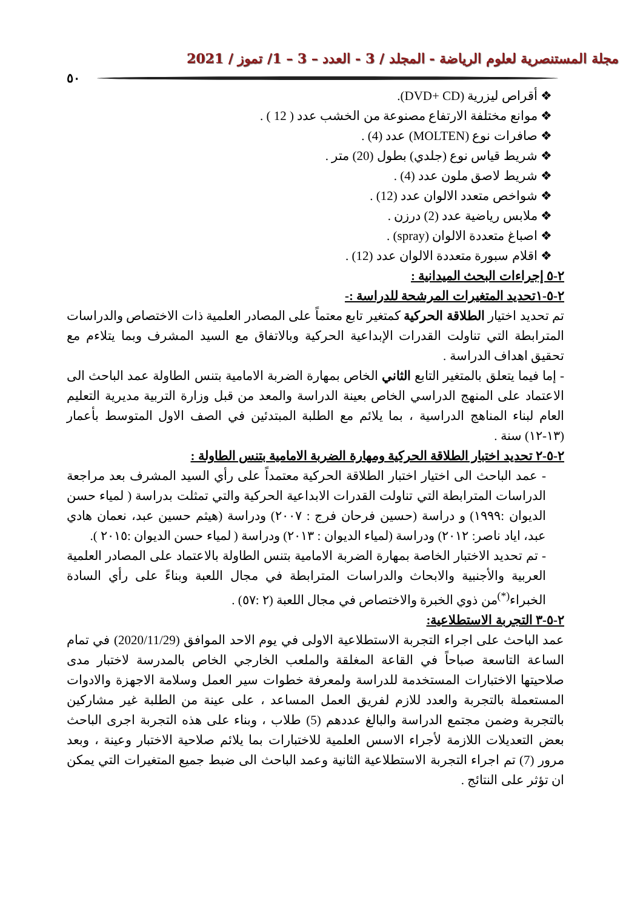مجلة المستنصرية لعلوم الرياضة - المجلد / 3 - العدد – 3 – 1/ تموز / 2021
٥٠
❖ أقراص ليزرية (DVD+ CD).
❖ موانع مختلفة الارتفاع مصنوعة من الخشب عدد ( 12 ) .
❖ صافرات نوع (MOLTEN) عدد (4) .
❖ شريط قياس نوع (جلدي) بطول (20) متر .
❖ شريط لاصق ملون عدد (4) .
❖ شواخص متعدد الالوان عدد (12) .
❖ ملابس رياضية عدد (2) درزن .
❖ اصباغ متعددة الالوان (spray) .
❖ اقلام سبورة متعددة الالوان عدد (12) .
٢-٥ إجراءات البحث الميدانية :
٢-٥-١تحديد المتغيرات المرشحة للدراسة :-
تم تحديد اختيار الطلاقة الحركية كمتغير تابع معتماً على المصادر العلمية ذات الاختصاص والدراسات المترابطة التي تناولت القدرات الإبداعية الحركية وبالاتفاق مع السيد المشرف وبما يتلاءم مع تحقيق اهداف الدراسة .
- إما فيما يتعلق بالمتغير التابع الثاني الخاص بمهارة الضربة الامامية بتنس الطاولة عمد الباحث الى الاعتماد على المنهج الدراسي الخاص بعينة الدراسة والمعد من قبل وزارة التربية مديرية التعليم العام لبناء المناهج الدراسية ، بما يلائم مع الطلبة المبتدئين في الصف الاول المتوسط بأعمار (١٣-١٢) سنة .
٢-٥-٢ تحديد اختبار الطلاقة الحركية ومهارة الضربة الامامية بتنس الطاولة :
- عمد الباحث الى اختيار اختبار الطلاقة الحركية معتمداً على رأي السيد المشرف بعد مراجعة الدراسات المترابطة التي تناولت القدرات الابداعية الحركية والتي تمثلت بدراسة ( لمياء حسن الديوان :١٩٩٩) و دراسة (حسين فرحان فرج : ٢٠٠٧) ودراسة (هيثم حسين عبد، نعمان هادي عبد، اياد ناصر: ٢٠١٢) ودراسة (لمياء الديوان : ٢٠١٣) ودراسة ( لمياء حسن الديوان :٢٠١٥ ).
- تم تحديد الاختبار الخاصة بمهارة الضربة الامامية بتنس الطاولة بالاعتماد على المصادر العلمية العربية والأجنبية والابحاث والدراسات المترابطة في مجال اللعبة وبناءً على رأي السادة الخبراء<sup>(*)</sup>من ذوي الخبرة والاختصاص في مجال اللعبة (٢ :٥٧) .
٢-٥-٣ التجربة الاستطلاعية:
عمد الباحث على اجراء التجربة الاستطلاعية الاولى في يوم الاحد الموافق (2020/11/29) في تمام الساعة التاسعة صباحاً في القاعة المغلقة والملعب الخارجي الخاص بالمدرسة لاختبار مدى صلاحيتها الاختبارات المستخدمة للدراسة ولمعرفة خطوات سير العمل وسلامة الاجهزة والادوات المستعملة بالتجربة والعدد للازم لفريق العمل المساعد ، على عينة من الطلبة غير مشاركين بالتجربة وضمن مجتمع الدراسة والبالغ عددهم (5) طلاب ، وبناء على هذه التجربة اجرى الباحث بعض التعديلات اللازمة لأجراء الاسس العلمية للاختبارات بما يلائم صلاحية الاختبار وعينة ، وبعد مرور (7) تم اجراء التجربة الاستطلاعية الثانية وعمد الباحث الى ضبط جميع المتغيرات التي يمكن ان تؤثر على النتائج .